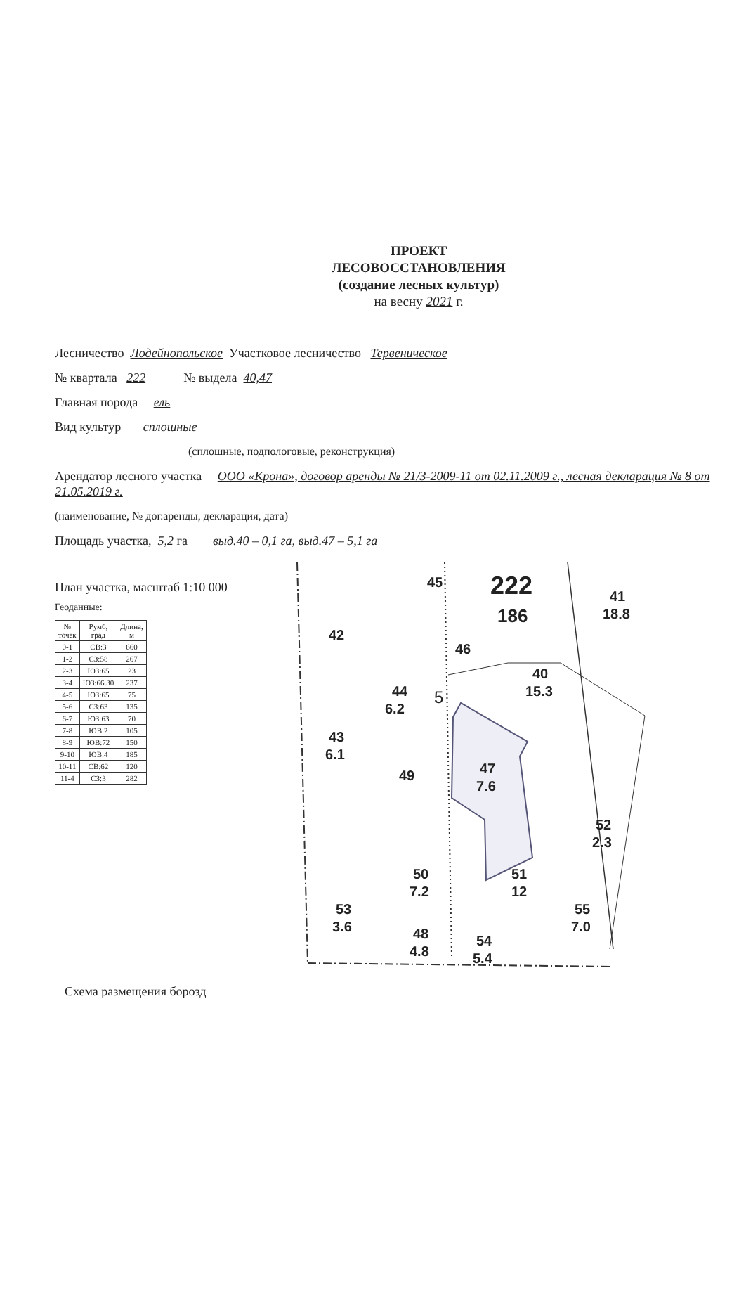ПРОЕКТ
ЛЕСОВОССТАНОВЛЕНИЯ
(создание лесных культур)
на весну 2021 г.
Лесничество Лодейнопольское Участковое лесничество Тервеническое
№ квартала 222 № выдела 40,47
Главная порода ель
Вид культур сплошные
(сплошные, подпологовые, реконструкция)
Арендатор лесного участка ООО «Крона», договор аренды № 21/3-2009-11 от 02.11.2009 г., лесная декларация № 8 от 21.05.2019 г.
(наименование, № дог.аренды, декларация, дата)
Площадь участка, 5,2 га выд.40 – 0,1 га, выд.47 – 5,1 га
План участка, масштаб 1:10 000
Геоданные:
| № точек | Румб, град | Длина, м |
| --- | --- | --- |
| 0-1 | СВ:3 | 660 |
| 1-2 | СЗ:58 | 267 |
| 2-3 | ЮЗ:65 | 23 |
| 3-4 | ЮЗ:66.30 | 237 |
| 4-5 | ЮЗ:65 | 75 |
| 5-6 | СЗ:63 | 135 |
| 6-7 | ЮЗ:63 | 70 |
| 7-8 | ЮВ:2 | 105 |
| 8-9 | ЮВ:72 | 150 |
| 9-10 | ЮВ:4 | 185 |
| 10-11 | СВ:62 | 120 |
| 11-4 | СЗ:3 | 282 |
45
222
186
41
18.8
42
46
40
15.3
44
6.2
43
6.1
47
7.6
49
52
2.3
50
7.2
51
12
53
3.6
48
4.8
54
5.4
55
7.0
5
Схема размещения борозд